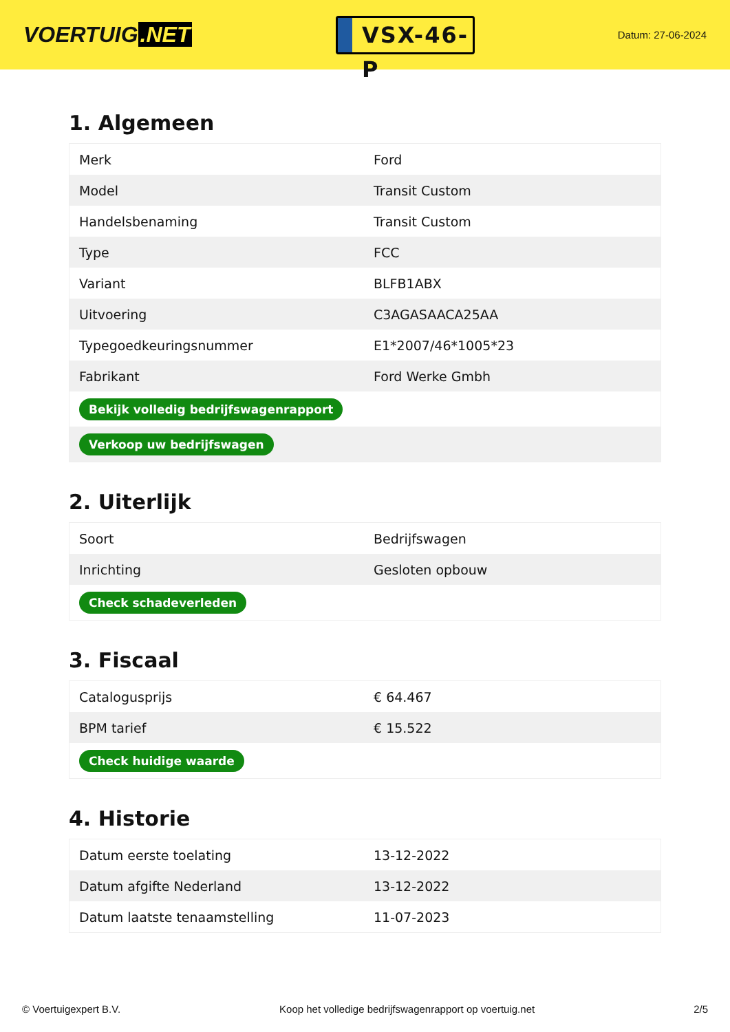VOERTUIG.NET
VSX-46-P
Datum: 27-06-2024
1. Algemeen
| Merk | Ford |
| Model | Transit Custom |
| Handelsbenaming | Transit Custom |
| Type | FCC |
| Variant | BLFB1ABX |
| Uitvoering | C3AGASAACA25AA |
| Typegoedkeuringsnummer | E1*2007/46*1005*23 |
| Fabrikant | Ford Werke Gmbh |
| Bekijk volledig bedrijfswagenrapport | |
| Verkoop uw bedrijfswagen | |
2. Uiterlijk
| Soort | Bedrijfswagen |
| Inrichting | Gesloten opbouw |
| Check schadeverleden | |
3. Fiscaal
| Catalogusprijs | € 64.467 |
| BPM tarief | € 15.522 |
| Check huidige waarde | |
4. Historie
| Datum eerste toelating | 13-12-2022 |
| Datum afgifte Nederland | 13-12-2022 |
| Datum laatste tenaamstelling | 11-07-2023 |
© Voertuigexpert B.V. Koop het volledige bedrijfswagenrapport op voertuig.net 2/5